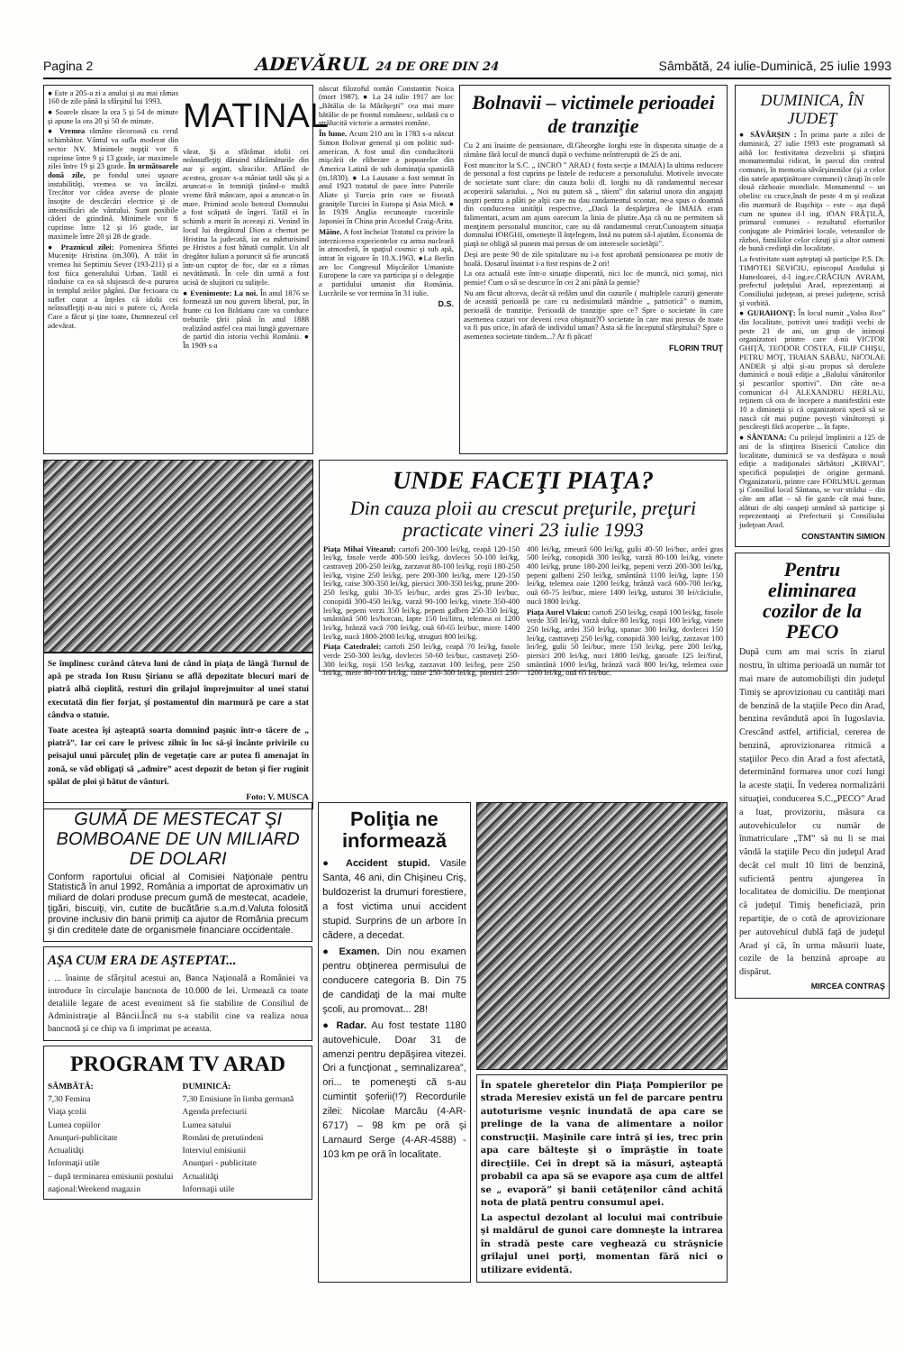Pagina 2 ADEVĂRUL 24 DE ORE DIN 24 Sâmbătă, 24 iulie-Duminică, 25 iulie 1993
● Este a 205-a zi a anului şi au mai rămas 160 de zile până la sfârşitul lui 1993.
● Soarele răsare la ora 5 şi 54 de minute şi apune la ora 20 şi 50 de minute.
● Vremea rămâne răcoroasă cu cerul schimbător. Vântul va sufla moderat din sector NV. Minimele nopţii vor fi cuprinse între 9 şi 13 grade, iar maximele zilei între 19 şi 23 grade. În următoarele două zile, pe fondul unei uşoare instabilităţi, vremea se va încălzi. Trecător vor cădea averse de ploaie însoţite de descărcări electrice şi de intensificări ale vântului. Sunt posibile căderi de grindină. Minimele vor fi cuprinse între 12 şi 16 grade, iar maximele între 20 şi 28 de grade.
● Praznicul zilei: Pomenirea Sfintei Muceniţe Hristina (m.300). A trăit în vremea lui Septimiu Sever (193-211) şi a fost fiica generalului Urban. Tatăl ei rânduise ca ea să slujească de-a pururea în templul zeilor păgâni. Dar fecioara cu suflet curat a înţeles că idolii cei neînsufleţiţi n-au nici o putere ci, Acela Care a făcut şi ţine toate, Dumnezeul cel adevărat.
MATINAL
vărat. Şi a sfărâmat idolii cei neânsufleţiţi dăruind sfărâmăturile din aur şi argint, săracilor. Aflând de acestea, grozav s-a mâniat tatăl său şi a aruncat-o în temniţă ţinând-o multă vreme fără mâncare, apoi a aruncat-o în mare. Primind acolo botezul Domnului a fost scăpată de îngeri. Tatăl ei în schimb a murit în aceeaşi zi. Venind în locul lui dregătorul Dion a chemat pe Hristina la judecată, iar ea mărturisind pe Hristos a fost bătută cumplit. Un alt dregător Iulian a poruncit să fie aruncată într-un cuptor de foc, dar ea a rămas nevătămată. În cele din urmă a fost ucisă de slujitori cu suliţele.
● Evenimente: La noi. În anul 1876 se formează un nou guvern liberal, pur, în frunte cu Ion Brătianu care va conduce treburile ţării până în anul 1888 realizând astfel cea mai lungă guvernare de partid din istoria vechii Românii. ● În 1909 s-a
născut filozoful român Constantin Noica (mort 1987). ● La 24 iulie 1917 are loc „Bătălia de la Mărăşeşti” cea mai mare bătălie de pe frontul românesc, soldată cu o strălucită victorie a armatei române.
În lume. Acum 210 ani în 1783 s-a născut Simon Bolivar general şi om politic sud-american. A fost unul din conducătorii mişcării de eliberare a popoarelor din America Latină de sub dominaţia spaniolă (m.1830). ● La Lausane a fost semnat în anul 1923 tratatul de pace între Puterile Aliate şi Turcia prin care se fixează graniţele Turciei în Europa şi Asia Mică. ● În 1939 Anglia recunoaşte cuceririle Japoniei în China prin Acordul Craig-Arita.
Mâine. A fost încheiat Tratatul cu privire la interzicerea experientelor cu arma nucleară în atmosferă, în spaţiul cosmic şi sub apă, intrat în vigoare în 10.X.1963. ●La Berlin are loc Congresul Mişcărilor Umaniste Europene la care va participa şi o delegaţie a partidului umanist din România. Lucrările se vor termina în 31 iulie.
D.S.
Bolnavii – victimele perioadei de tranziţie
Cu 2 ani înainte de pensionare, dl.Gheorghe Iorghi este în disperata situaţie de a rămâne fără locul de muncă după o vechime neîntreruptă de 25 de ani.
Fost muncitor la S.C. „ INCRO ” ARAD ( fosta secţie a IMAIA) la ultima reducere de personal a fost cuprins pe listele de reducere a personalului. Motivele invocate de societate sunt clare: din cauza bolii dl. Iorghi nu dă randamentul necesar acoperirii salariului. „ Noi nu putem să „ tăiem” din salariul unora din angajaţi noştri pentru a plăti pe alţii care nu dau randamentul scontat, ne-a spus o doamnă din conducerea unităţii respective. „Dacă la despărţirea de IMAIA eram falimentari, acum am ajuns oarecum la linia de plutire.Aşa că nu ne permitem să menţinem personalul muncitor, care nu dă randamentul cerut.Cunoaştem situaţia domnului IORGHI, omeneşte îl înţelegem, însă nu putem să-l ajutăm. Economia de piaţă ne obligă să punem mai presus de om interesele societăţii”.
Deşi are peste 90 de zile spitalizare nu i-a fost aprobată pensionarea pe motiv de boală. Dosarul înaintat i-a fost respins de 2 ori!
La ora actuală este într-o situaţie disperată, nici loc de muncă, nici şomaj, nici pensie! Cum o să se descurce în cei 2 ani până la pensie?
Nu am făcut altceva, decât să redăm unul din cazurile ( multiplele cazuri) generate de această perioadă pe care cu nedisimulată mândrie „ patriotică” o numim, perioadă de tranziţie. Perioadă de tranziţie spre ce? Spre o societate în care asemenea cazuri vor deveni ceva obişnuit?O societate în care mai presus de toate va fi pus orice, în afară de individul uman? Asta să fie începutul sfârşitului? Spre o asemenea societate tindem...? Ar fi păcat!
FLORIN TRUŢ
Se împlinesc curând câteva luni de când în piaţa de lângă Turnul de apă pe strada Ion Rusu Şirianu se află depozitate blocuri mari de piatră albă cioplită, resturi din grilajul împrejmuitor al unei statui executată din fier forjat, şi postamentul din marmură pe care a stat cândva o statuie.
Toate acestea îşi aşteaptă soarta domnind paşnic într-o tăcere de „ piatră”. Iar cei care le privesc zilnic în loc să-şi încânte privirile cu peisajul unui părculeţ plin de vegetaţie care ar putea fi amenajat în zonă, se văd obligaţi să „admire” acest depozit de beton şi fier ruginit spălat de ploi şi bătut de vânturi.
Foto: V. MUSCA
UNDE FACEŢI PIAŢA?
Din cauza ploii au crescut preţurile, preţuri practicate vineri 23 iulie 1993
Piaţa Mihai Viteazul: cartofi 200-300 lei/kg, ceapă 120-150 lei/kg, fasole verde 400-500 lei/kg, dovlecei 50-100 lei/kg, castraveţi 200-250 lei/kg, zarzavat 80-100 lei/kg, roşii 180-250 lei/kg, vişine 250 lei/kg, pere 200-300 lei/kg, mere 120-150 lei/kg, caise 300-350 lei/kg, piersici 300-350 lei/kg, prune 200-250 lei/kg, gulii 30-35 lei/buc, ardei gras 25-30 lei/buc, conopidă 300-450 lei/kg, varză 90-100 lei/kg, vinete 350-400 lei/kg, pepeni verzi 350 lei/kg, pepeni galben 250-350 lei/kg, smântână 500 lei/borcan, lapte 150 lei/litru, telemea oi 1200 lei/kg, brânză vacă 700 lei/kg, ouă 60-65 lei/buc, miere 1400 lei/kg, nucă 1800-2000 lei/kg, struguri 800 lei/kg.
Piaţa Catedralei: cartofi 250 lei/kg, ceapă 70 lei/kg, fasole verde 250-300 lei/kg, dovlecei 50-60 lei/buc, castraveţi 250-300 lei/kg, roşii 150 lei/kg, zarzavat 100 lei/leg, pere 250 lei/kg, mere 80-100 lei/kg, caise 250-300 lei/kg, piersici 250-400 lei/kg, zmeură 600 lei/kg, gulii 40-50 lei/buc, ardei gras 500 lei/kg, conopidă 300 lei/kg, varză 80-100 lei/kg, vinete 400 lei/kg, prune 180-200 lei/kg, pepeni verzi 200-300 lei/kg, pepeni galbeni 250 lei/kg, smântână 1100 lei/kg, lapte 150 lei/kg, telemea oaie 1200 lei/kg, brânză vacă 600-700 lei/kg, ouă 60-75 lei/buc, miere 1400 lei/kg, usturoi 30 lei/căciulie, nucă 1800 lei/kg.
Piaţa Aurel Vlaicu: cartofi 250 lei/kg, ceapă 100 lei/kg, fasole verde 350 lei/kg, varză dulce 80 lei/kg, roşii 100 lei/kg, vinete 250 lei/kg, ardei 350 lei/kg, spanac 300 lei/kg, dovlecei 150 lei/kg, castraveţi 250 lei/kg, conopidă 300 lei/kg, zarzavat 100 lei/leg, gulii 50 lei/buc, mere 150 lei/kg, pere 200 lei/kg, piersici 200 lei/kg, nuci 1800 lei/kg, garoafe 125 lei/firul, smântână 1000 lei/kg, brânză vacă 800 lei/kg, telemea oaie 1200 lei/kg, ouă 65 lei/buc.
GUMĂ DE MESTECAT ŞI BOMBOANE DE UN MILIARD DE DOLARI
Conform raportului oficial al Comisiei Naţionale pentru Statistică în anul 1992, România a importat de aproximativ un miliard de dolari produse precum gumă de mestecat, acadele, ţigări, biscuiţi, vin, cutite de bucătărie s.a.m.d.Valuta folosită provine inclusiv din banii primiţi ca ajutor de România precum şi din creditele date de organismele financiare occidentale.
AŞA CUM ERA DE AŞTEPTAT...
. ... înainte de sfârşitul acestui an, Banca Naţională a României va introduce în circulaţie bancnota de 10.000 de lei. Urmează ca toate detaliile legate de acest eveniment să fie stabilite de Consiliul de Administraţie al Băncii.Încă nu s-a stabilit cine va realiza noua bancnotă şi ce chip va fi imprimat pe aceasta.
PROGRAM TV ARAD
SÂMBĂTĂ:
7,30 Femina
Viaţa şcolii
Lumea copiilor
Anunţuri-publicitate
Actualităţi
Informaţii utile
– după terminarea emisiunii postului naţional:Weekend magazin
DUMINICĂ:
7,30 Emisiune în limba germană
Agenda prefecturii
Lumea satului
Români de pretutindeni
Interviul emisiunii
Anunţuri - publicitate
Actualităţi
Informaţii utile
Poliţia ne informează
● Accident stupid. Vasile Santa, 46 ani, din Chişineu Criş, buldozerist la drumuri forestiere, a fost victima unui accident stupid. Surprins de un arbore în cădere, a decedat.
● Examen. Din nou examen pentru obţinerea permisului de conducere categoria B. Din 75 de candidaţi de la mai multe şcoli, au promovat... 28!
● Radar. Au fost testate 1180 autovehicule. Doar 31 de amenzi pentru depăşirea vitezei. Ori a funcţionat „ semnalizarea”, ori... te pomeneşti că s-au cumintit şoferii(!?) Recordurile zilei: Nicolae Marcău (4-AR-6717) – 98 km pe oră şi Larnaurd Serge (4-AR-4588) - 103 km pe oră în localitate.
În spatele gheretelor din Piaţa Pompierilor pe strada Meresiev există un fel de parcare pentru autoturisme veşnic inundată de apa care se prelinge de la vana de alimentare a noilor construcţii. Maşinile care intră şi ies, trec prin apa care bălteşte şi o împrăştie în toate direcţiile. Cei în drept să ia măsuri, aşteaptă probabil ca apa să se evapore aşa cum de altfel se „ evaporă” şi banii cetăţenilor când achită nota de plată pentru consumul apei.
La aspectul dezolant al locului mai contribuie şi maldărul de gunoi care domneşte la intrarea în stradă peste care veghează cu străşnicie grilajul unei porţi, momentan fără nici o utilizare evidentă.
DUMINICA, ÎN JUDEŢ
● SĂVÂRŞIN : În prima parte a zilei de duminică, 27 iulie 1993 este programată să aibă loc festivitatea dezvelirii şi sfinţirii monumentului ridicat, în parcul din centrul comunei, în memoria săvârşinenilor (şi a celor din satele aparţinătoare comunei) căzuţi în cele două războaie mondiale. Monumentul – un obelisc cu cruce,înalt de peste 4 m şi realizat din marmură de Ruşchiţa – este – aşa după cum ne spunea d-l ing. IOAN FRĂŢILĂ, primarul comunei - rezultatul eforturilor conjugate ale Primăriei locale, veteranilor de război, familiilor celor căzuţi şi a altor oameni de bună credinţă din localitate.
La festivitate sunt aşteptaţi să participe P.S. Dr. TIMOTEI SEVICIU, episcopul Aradului şi Hunedoarei, d-l ing.ec.CRĂCIUN AVRAM, prefectul judeţului Arad, reprezentanţi ai Consiliului judeţean, ai presei judeţene, scrisă şi vorbită.
● GURAHONŢ: În locul numit „Valea Rea” din localitate, potrivit unei tradiţii vechi de peste 21 de ani, un grup de inimoşi organizatori printre care d-nii VICTOR GHIŢĂ, TEODOR COSTEA, FILIP CHIŞU, PETRU MOŢ, TRAIAN SABĂU, NICOLAE ANDER şi alţii şi-au propus să deruleze duminică o nouă ediţie a „Balului vânătorilor şi pescarilor sportivi”. Din câte ne-a comunicat d-l ALEXANDRU HERLAU, reţinem că ora de începere a manifestării este 10 a dimineţii şi că organizatorii speră să se nască cât mai puţine poveşti vânătoreşti şi pescăreşti fără acoperire ... în fapte.
● SÂNTANA: Cu prilejul împlinirii a 125 de ani de la sfinţirea Bisericii Catolice din localitate, duminică se va desfăşura o nouă ediţie a tradiţionalei sărbători „KIRVAI”, specifică populaţiei de origine germană. Organizatorii, printre care FORUMUL german şi Consiliul local Sântana, se vor strădui – din câte am aflat – să fie gazde cât mai bune, alături de alţi oaspeţi urmând să participe şi reprezentanţi ai Prefecturii şi Consiliului judeţean Arad.
CONSTANTIN SIMION
Pentru eliminarea cozilor de la PECO
După cum am mai scris în ziarul nostru, în ultima perioadă un număr tot mai mare de automobilişti din judeţul Timiş se aprovizionau cu cantităţi mari de benzină de la staţiile Peco din Arad, benzina revândută apoi în Iugoslavia. Crescând astfel, artificial, cererea de benzină, aprovizionarea ritmică a staţiilor Peco din Arad a fost afectată, determinând formarea unor cozi lungi la aceste staţii. În vederea normalizării situaţiei, conducerea S.C.„PECO” Arad a luat, provizoriu, măsura ca autovehiculelor cu număr de înmatriculare „TM” să nu li se mai vândă la staţiile Peco din judeţul Arad decât cel mult 10 litri de benzină, suficientă pentru ajungerea în localitatea de domiciliu. De menţionat că judeţul Timiş beneficiază, prin repartiţie, de o cotă de aprovizionare per autovehicul dublă faţă de judeţul Arad şi că, în urma măsurii luate, cozile de la benzină aproape au dispărut.
MIRCEA CONTRAŞ